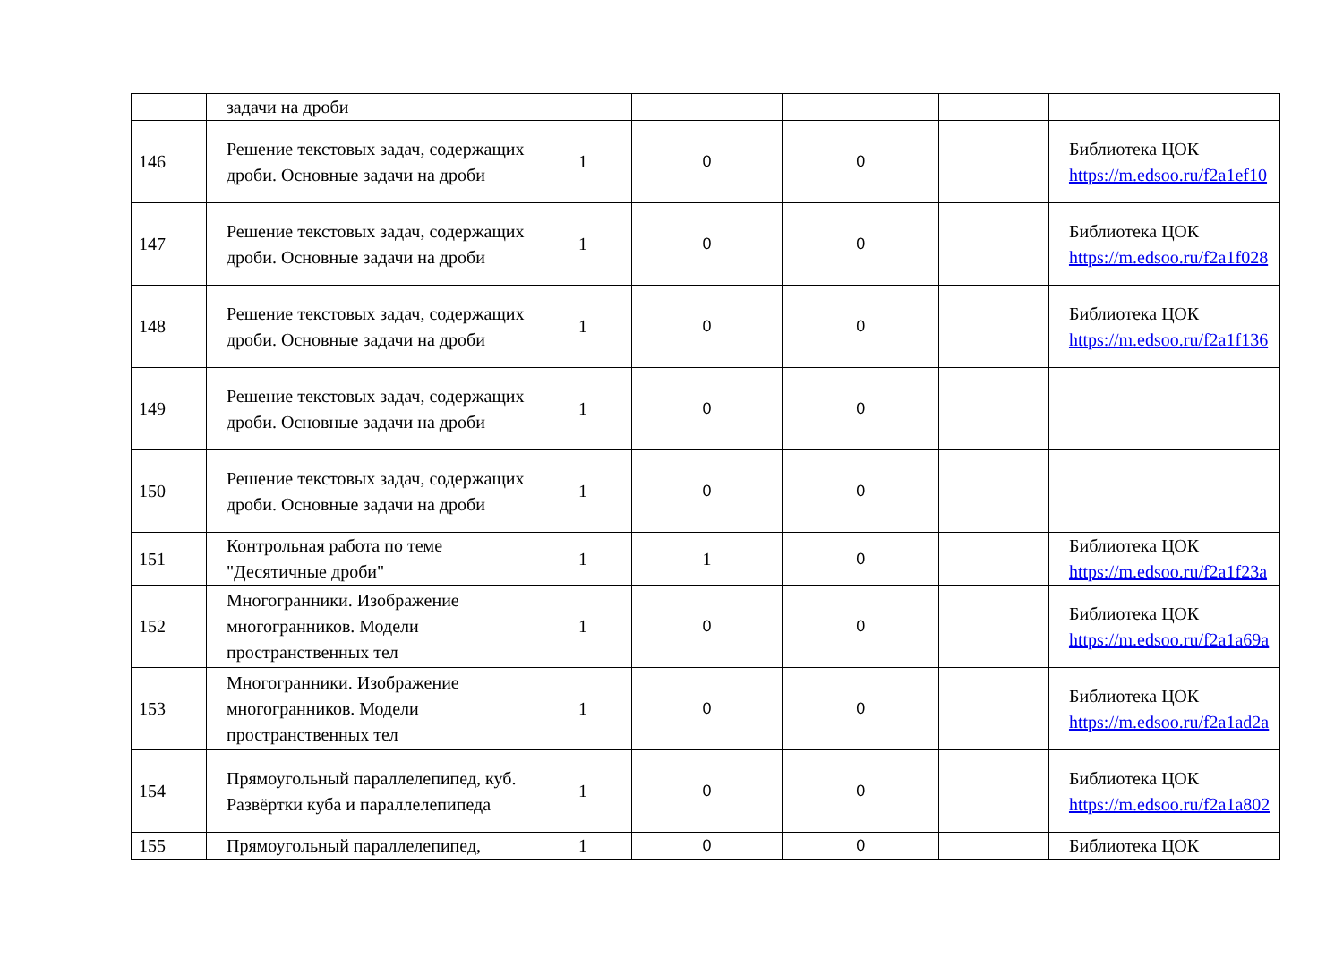| | задачи на дроби | | | | | |
| 146 | Решение текстовых задач, содержащих дроби. Основные задачи на дроби | 1 | 0 | 0 | | Библиотека ЦОК https://m.edsoo.ru/f2a1ef10 |
| 147 | Решение текстовых задач, содержащих дроби. Основные задачи на дроби | 1 | 0 | 0 | | Библиотека ЦОК https://m.edsoo.ru/f2a1f028 |
| 148 | Решение текстовых задач, содержащих дроби. Основные задачи на дроби | 1 | 0 | 0 | | Библиотека ЦОК https://m.edsoo.ru/f2a1f136 |
| 149 | Решение текстовых задач, содержащих дроби. Основные задачи на дроби | 1 | 0 | 0 | | |
| 150 | Решение текстовых задач, содержащих дроби. Основные задачи на дроби | 1 | 0 | 0 | | |
| 151 | Контрольная работа по теме "Десятичные дроби" | 1 | 1 | 0 | | Библиотека ЦОК https://m.edsoo.ru/f2a1f23a |
| 152 | Многогранники. Изображение многогранников. Модели пространственных тел | 1 | 0 | 0 | | Библиотека ЦОК https://m.edsoo.ru/f2a1a69a |
| 153 | Многогранники. Изображение многогранников. Модели пространственных тел | 1 | 0 | 0 | | Библиотека ЦОК https://m.edsoo.ru/f2a1ad2a |
| 154 | Прямоугольный параллелепипед, куб. Развёртки куба и параллелепипеда | 1 | 0 | 0 | | Библиотека ЦОК https://m.edsoo.ru/f2a1a802 |
| 155 | Прямоугольный параллелепипед, | 1 | 0 | 0 | | Библиотека ЦОК |